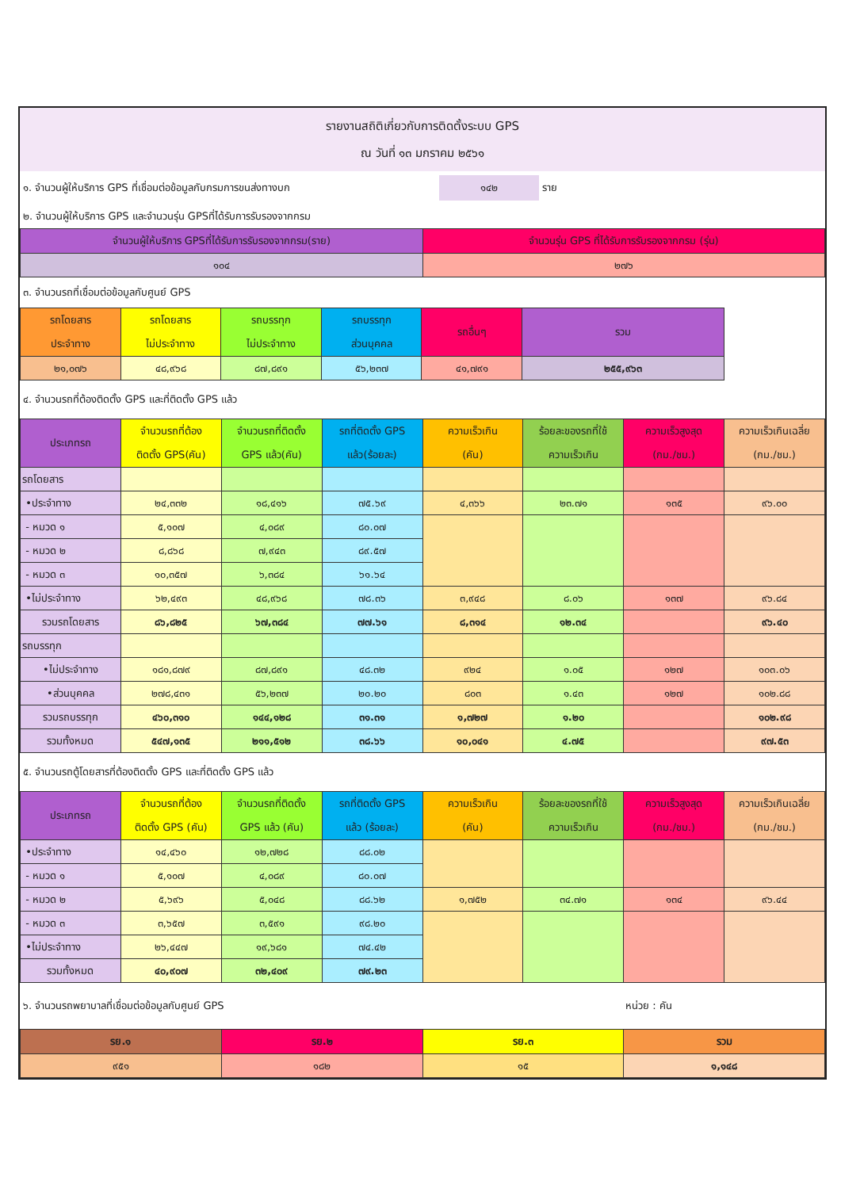รายงานสถิติเกี่ยวกับการติดตั้งระบบ GPS
ณ วันที่ ๑๓ มกราคม ๒๕๖๑
๑. จำนวนผู้ให้บริการ GPS ที่เชื่อมต่อข้อมูลกับกรมการขนส่งทางบก ๑๔๒ ราย
๒. จำนวนผู้ให้บริการ GPS และจำนวนรุ่น GPSที่ได้รับการรับรองจากกรม
| จำนวนผู้ให้บริการ GPSที่ได้รับการรับรองจากกรม(ราย) | จำนวนรุ่น GPS ที่ได้รับการรับรองจากกรม (รุ่น) |
| --- | --- |
| ๑๐๔ | ๒๗๖ |
๓. จำนวนรถที่เชื่อมต่อข้อมูลกับศูนย์ GPS
| รถโดยสาร ประจำทาง | รถโดยสาร ไม่ประจำทาง | รถบรรทุก ไม่ประจำทาง | รถบรรทุก ส่วนบุคคล | รถอื่นๆ | รวม |
| --- | --- | --- | --- | --- | --- |
| ๒๑,๐๗๖ | ๔๘,๙๖๘ | ๘๗,๘๙๑ | ๕๖,๒๓๗ | ๔๑,๗๙๑ | ๒๕๕,๙๖๓ |
๔. จำนวนรถที่ต้องติดตั้ง GPS และที่ติดตั้ง GPS แล้ว
| ประเภทรถ | จำนวนรถที่ต้อง ติดตั้ง GPS(คัน) | จำนวนรถที่ติดตั้ง GPS แล้ว(คัน) | รถที่ติดตั้ง GPS แล้ว(ร้อยละ) | ความเร็วเกิน (คัน) | ร้อยละของรถที่ใช้ ความเร็วเกิน | ความเร็วสูงสุด (กม./ชม.) | ความเร็วเกินเฉลี่ย (กม./ชม.) |
| --- | --- | --- | --- | --- | --- | --- | --- |
| รถโดยสาร | | | | | | | |
| •ประจำทาง | ๒๔,๓๓๒ | ๑๘,๔๑๖ | ๗๕.๖๙ | ๔,๓๖๖ | ๒๓.๗๑ | ๑๓๕ | ๙๖.๐๐ |
| - หมวด ๑ | ๕,๑๐๗ | ๔,๐๘๙ | ๘๐.๐๗ | | | | |
| - หมวด ๒ | ๘,๘๖๘ | ๗,๙๔๓ | ๘๙.๕๗ | | | | |
| - หมวด ๓ | ๑๐,๓๕๗ | ๖,๓๘๔ | ๖๑.๖๔ | | | | |
| •ไม่ประจำทาง | ๖๒,๔๙๓ | ๔๘,๙๖๘ | ๗๘.๓๖ | ๓,๙๔๘ | ๘.๐๖ | ๑๓๗ | ๙๖.๘๔ |
| รวมรถโดยสาร | ๘๖,๘๒๕ | ๖๗,๓๘๔ | ๗๗.๖๑ | ๘,๓๑๔ | ๑๒.๓๔ | | ๙๖.๔๐ |
| รถบรรทุก | | | | | | | |
| •ไม่ประจำทาง | ๑๘๑,๘๗๙ | ๘๗,๘๙๑ | ๔๘.๓๒ | ๙๒๔ | ๑.๐๕ | ๑๒๗ | ๑๐๓.๐๖ |
| •ส่วนบุคคล | ๒๗๘,๔๓๑ | ๕๖,๒๓๗ | ๒๐.๒๐ | ๘๐๓ | ๑.๔๓ | ๑๒๗ | ๑๐๒.๘๘ |
| รวมรถบรรทุก | ๔๖๐,๓๑๐ | ๑๔๔,๑๒๘ | ๓๑.๓๑ | ๑,๗๒๗ | ๑.๒๐ | | ๑๐๒.๙๘ |
| รวมทั้งหมด | ๕๔๗,๑๓๕ | ๒๑๑,๕๑๒ | ๓๘.๖๖ | ๑๐,๐๔๑ | ๔.๗๕ | | ๙๗.๕๓ |
๕. จำนวนรถตู้โดยสารที่ต้องติดตั้ง GPS และที่ติดตั้ง GPS แล้ว
| ประเภทรถ | จำนวนรถที่ต้อง ติดตั้ง GPS (คัน) | จำนวนรถที่ติดตั้ง GPS แล้ว (คัน) | รถที่ติดตั้ง GPS แล้ว (ร้อยละ) | ความเร็วเกิน (คัน) | ร้อยละของรถที่ใช้ ความเร็วเกิน | ความเร็วสูงสุด (กม./ชม.) | ความเร็วเกินเฉลี่ย (กม./ชม.) |
| --- | --- | --- | --- | --- | --- | --- | --- |
| •ประจำทาง | ๑๔,๔๖๐ | ๑๒,๗๒๘ | ๘๘.๐๒ | | | | |
| - หมวด ๑ | ๕,๑๐๗ | ๔,๐๘๙ | ๘๐.๐๗ | | | | |
| - หมวด ๒ | ๕,๖๙๖ | ๕,๐๔๘ | ๘๘.๖๒ | ๑,๗๕๒ | ๓๔.๗๑ | ๑๓๔ | ๙๖.๔๔ |
| - หมวด ๓ | ๓,๖๕๗ | ๓,๕๙๑ | ๙๘.๒๐ | | | | |
| •ไม่ประจำทาง | ๒๖,๔๔๗ | ๑๙,๖๘๑ | ๗๔.๔๒ | | | | |
| รวมทั้งหมด | ๔๐,๙๐๗ | ๓๒,๔๐๙ | ๗๙.๒๓ | | | | |
๖. จำนวนรถพยาบาลที่เชื่อมต่อข้อมูลกับศูนย์ GPS หน่วย : คัน
| รย.๑ | รย.๒ | รย.๓ | รวม |
| --- | --- | --- | --- |
| ๙๕๑ | ๑๘๒ | ๑๕ | ๑,๑๔๘ |